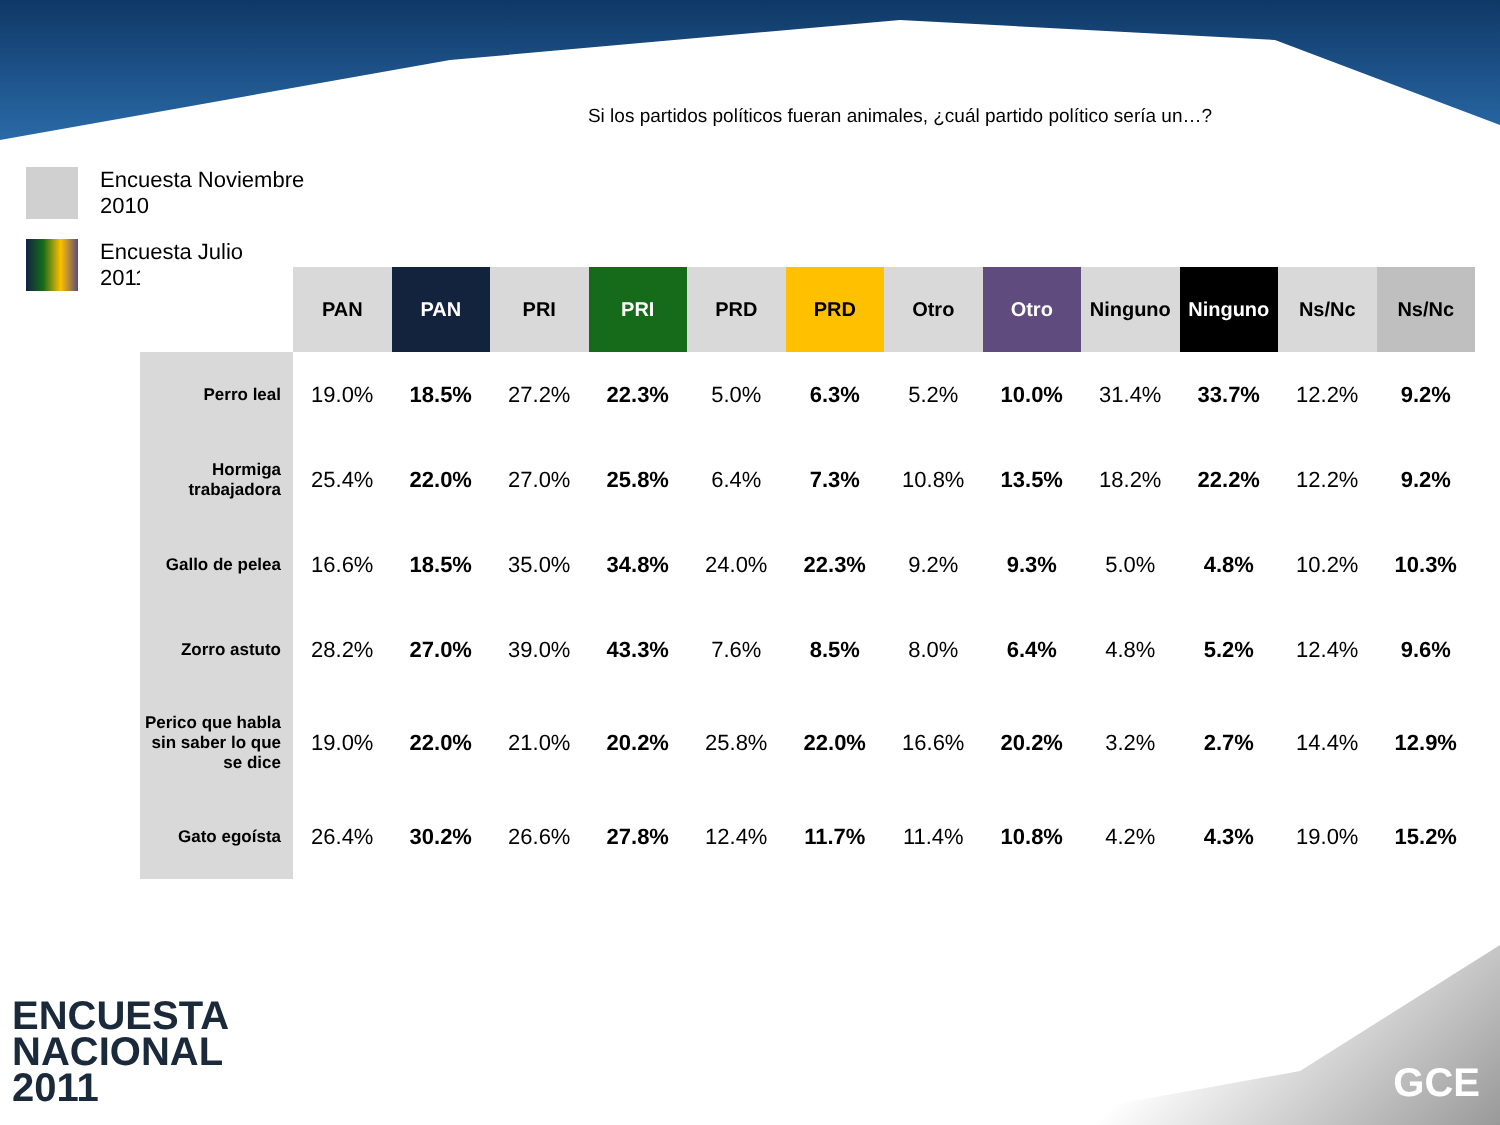Si los partidos políticos fueran animales, ¿cuál partido político sería un…?
Encuesta Noviembre
2010
Encuesta Julio
2011
| | PAN | PAN | PRI | PRI | PRD | PRD | Otro | Otro | Ninguno | Ninguno | Ns/Nc | Ns/Nc |
| --- | --- | --- | --- | --- | --- | --- | --- | --- | --- | --- | --- | --- |
| Perro leal | 19.0% | 18.5% | 27.2% | 22.3% | 5.0% | 6.3% | 5.2% | 10.0% | 31.4% | 33.7% | 12.2% | 9.2% |
| Hormiga trabajadora | 25.4% | 22.0% | 27.0% | 25.8% | 6.4% | 7.3% | 10.8% | 13.5% | 18.2% | 22.2% | 12.2% | 9.2% |
| Gallo de pelea | 16.6% | 18.5% | 35.0% | 34.8% | 24.0% | 22.3% | 9.2% | 9.3% | 5.0% | 4.8% | 10.2% | 10.3% |
| Zorro astuto | 28.2% | 27.0% | 39.0% | 43.3% | 7.6% | 8.5% | 8.0% | 6.4% | 4.8% | 5.2% | 12.4% | 9.6% |
| Perico que habla sin saber lo que se dice | 19.0% | 22.0% | 21.0% | 20.2% | 25.8% | 22.0% | 16.6% | 20.2% | 3.2% | 2.7% | 14.4% | 12.9% |
| Gato egoísta | 26.4% | 30.2% | 26.6% | 27.8% | 12.4% | 11.7% | 11.4% | 10.8% | 4.2% | 4.3% | 19.0% | 15.2% |
ENCUESTA
NACIONAL
2011
GCE